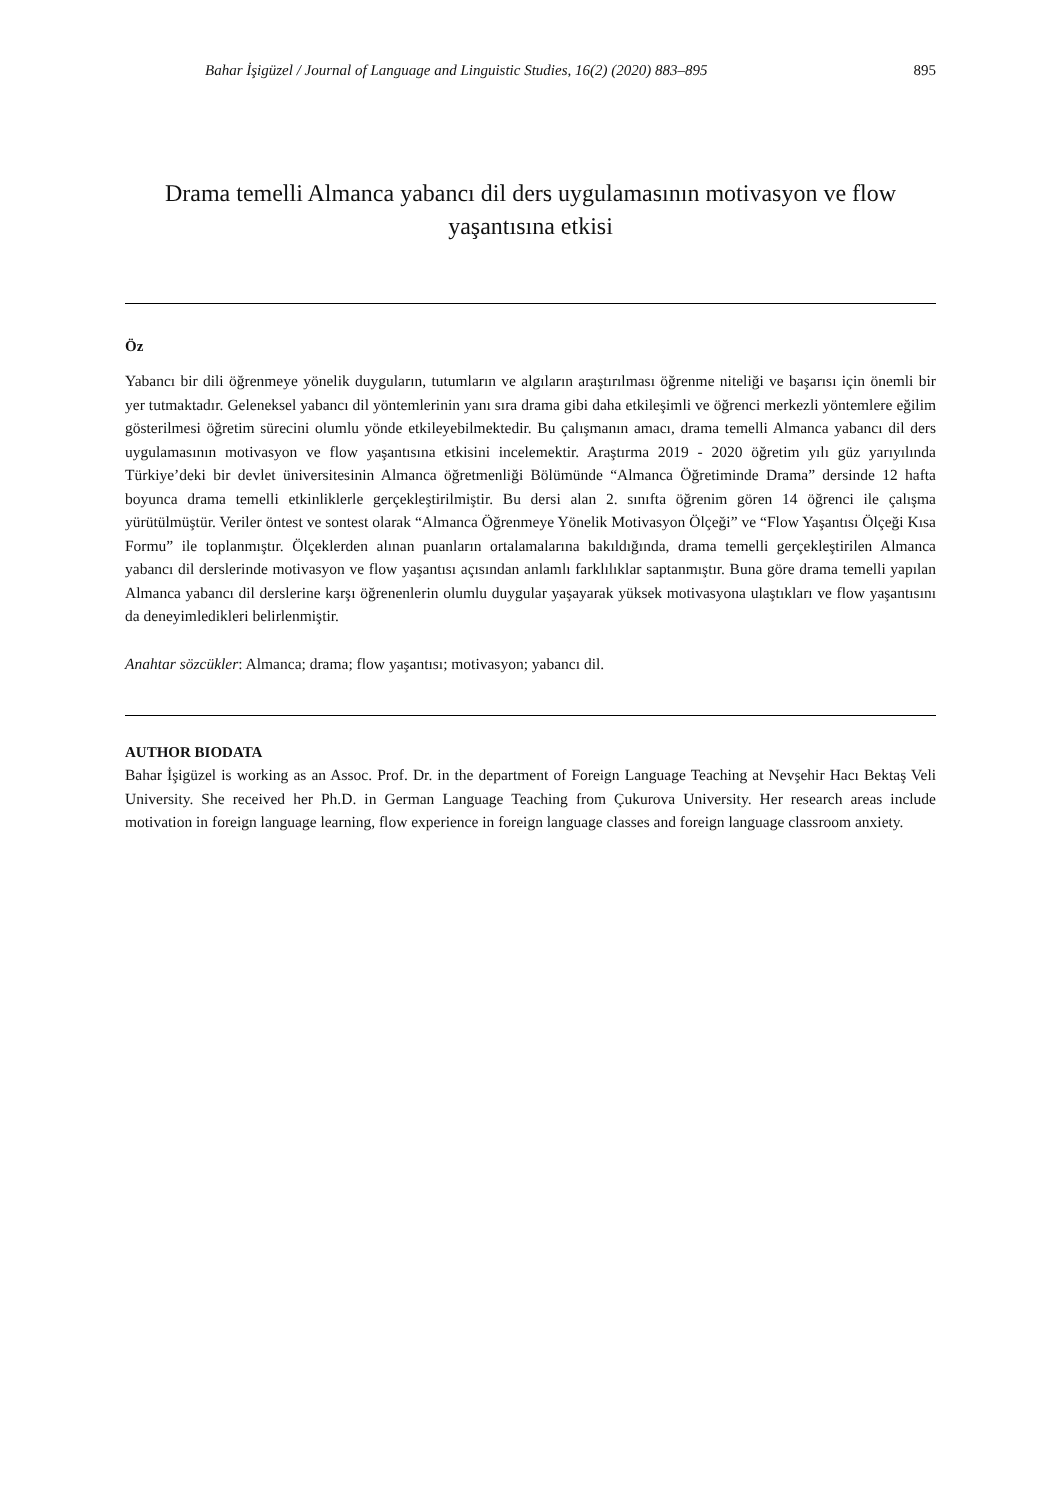Bahar İşigüzel / Journal of Language and Linguistic Studies, 16(2) (2020) 883–895 895
Drama temelli Almanca yabancı dil ders uygulamasının motivasyon ve flow yaşantısına etkisi
Öz
Yabancı bir dili öğrenmeye yönelik duyguların, tutumların ve algıların araştırılması öğrenme niteliği ve başarısı için önemli bir yer tutmaktadır. Geleneksel yabancı dil yöntemlerinin yanı sıra drama gibi daha etkileşimli ve öğrenci merkezli yöntemlere eğilim gösterilmesi öğretim sürecini olumlu yönde etkileyebilmektedir. Bu çalışmanın amacı, drama temelli Almanca yabancı dil ders uygulamasının motivasyon ve flow yaşantısına etkisini incelemektir. Araştırma 2019 - 2020 öğretim yılı güz yarıyılında Türkiye’deki bir devlet üniversitesinin Almanca öğretmenliği Bölümünde “Almanca Öğretiminde Drama” dersinde 12 hafta boyunca drama temelli etkinliklerle gerçekleştirilmiştir. Bu dersi alan 2. sınıfta öğrenim gören 14 öğrenci ile çalışma yürütülmüştür. Veriler öntest ve sontest olarak “Almanca Öğrenmeye Yönelik Motivasyon Ölçeği” ve “Flow Yaşantısı Ölçeği Kısa Formu” ile toplanmıştır. Ölçeklerden alınan puanların ortalamalarına bakıldığında, drama temelli gerçekleştirilen Almanca yabancı dil derslerinde motivasyon ve flow yaşantısı açısından anlamlı farklılıklar saptanmıştır. Buna göre drama temelli yapılan Almanca yabancı dil derslerine karşı öğrenenlerin olumlu duygular yaşayarak yüksek motivasyona ulaştıkları ve flow yaşantısını da deneyimledikleri belirlenmiştir.
Anahtar sözcükler: Almanca; drama; flow yaşantısı; motivasyon; yabancı dil.
AUTHOR BIODATA
Bahar İşigüzel is working as an Assoc. Prof. Dr. in the department of Foreign Language Teaching at Nevşehir Hacı Bektaş Veli University. She received her Ph.D. in German Language Teaching from Çukurova University. Her research areas include motivation in foreign language learning, flow experience in foreign language classes and foreign language classroom anxiety.